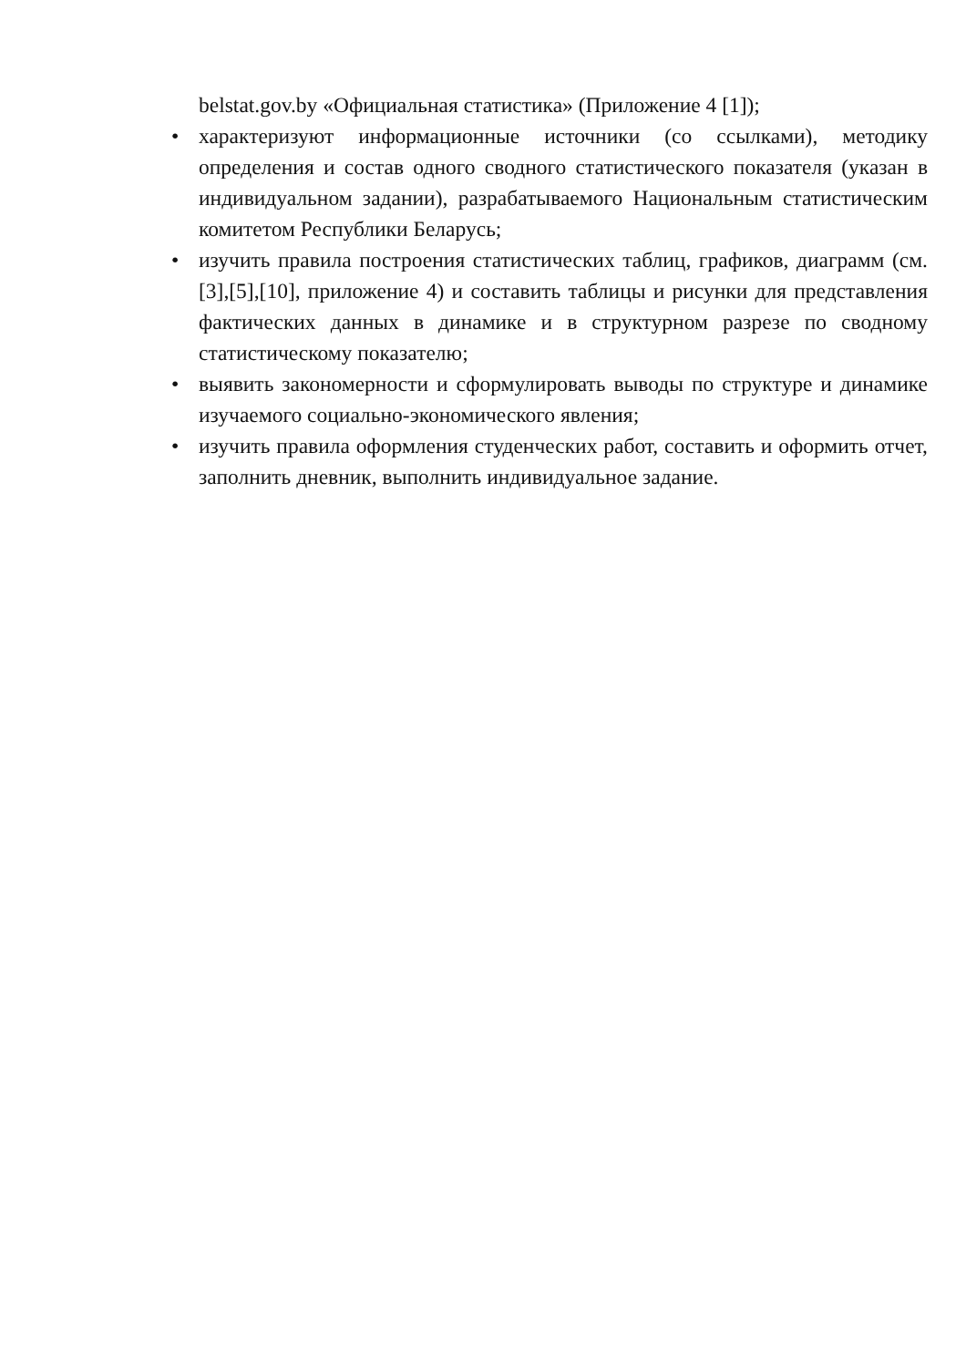belstat.gov.by «Официальная статистика» (Приложение 4 [1]);
• характеризуют информационные источники (со ссылками), методику определения и состав одного сводного статистического показателя (указан в индивидуальном задании), разрабатываемого Национальным статистическим комитетом Республики Беларусь;
• изучить правила построения статистических таблиц, графиков, диаграмм (см. [3],[5],[10], приложение 4) и составить таблицы и рисунки для представления фактических данных в динамике и в структурном разрезе по сводному статистическому показателю;
• выявить закономерности и сформулировать выводы по структуре и динамике изучаемого социально-экономического явления;
• изучить правила оформления студенческих работ, составить и оформить отчет, заполнить дневник, выполнить индивидуальное задание.